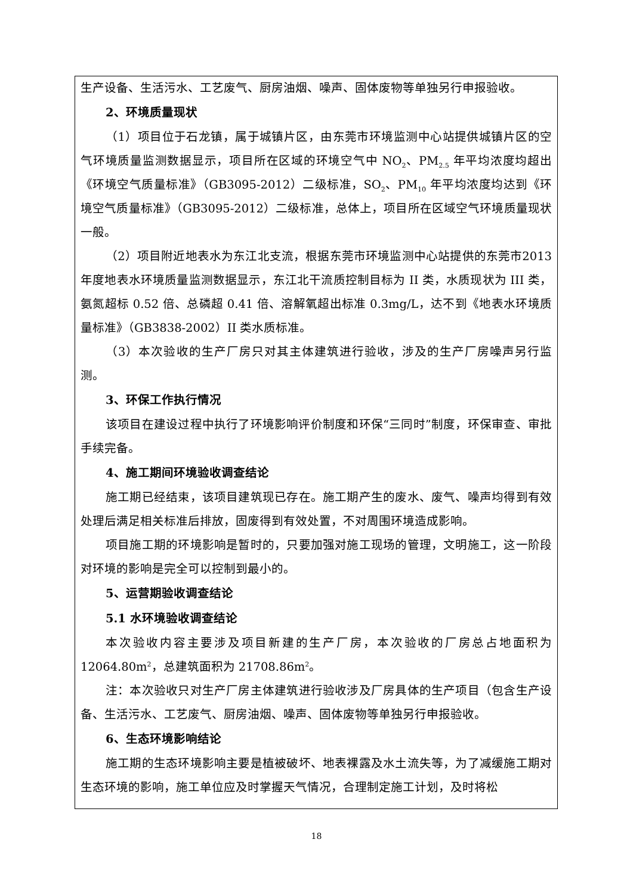生产设备、生活污水、工艺废气、厨房油烟、噪声、固体废物等单独另行申报验收。
2、环境质量现状
（1）项目位于石龙镇，属于城镇片区，由东莞市环境监测中心站提供城镇片区的空气环境质量监测数据显示，项目所在区域的环境空气中 NO<sub>2</sub>、PM<sub>2.5</sub> 年平均浓度均超出《环境空气质量标准》（GB3095-2012）二级标准，SO<sub>2</sub>、PM<sub>10</sub> 年平均浓度均达到《环境空气质量标准》（GB3095-2012）二级标准，总体上，项目所在区域空气环境质量现状一般。
（2）项目附近地表水为东江北支流，根据东莞市环境监测中心站提供的东莞市2013 年度地表水环境质量监测数据显示，东江北干流质控制目标为 II 类，水质现状为 III 类，氨氮超标 0.52 倍、总磷超 0.41 倍、溶解氧超出标准 0.3mg/L，达不到《地表水环境质量标准》（GB3838-2002）II 类水质标准。
（3）本次验收的生产厂房只对其主体建筑进行验收，涉及的生产厂房噪声另行监测。
3、环保工作执行情况
该项目在建设过程中执行了环境影响评价制度和环保“三同时”制度，环保审查、审批手续完备。
4、施工期间环境验收调查结论
施工期已经结束，该项目建筑现已存在。施工期产生的废水、废气、噪声均得到有效处理后满足相关标准后排放，固废得到有效处置，不对周围环境造成影响。
项目施工期的环境影响是暂时的，只要加强对施工现场的管理，文明施工，这一阶段对环境的影响是完全可以控制到最小的。
5、运营期验收调查结论
5.1 水环境验收调查结论
本次验收内容主要涉及项目新建的生产厂房，本次验收的厂房总占地面积为12064.80m<sup>2</sup>，总建筑面积为 21708.86m<sup>2</sup>。
注：本次验收只对生产厂房主体建筑进行验收涉及厂房具体的生产项目（包含生产设备、生活污水、工艺废气、厨房油烟、噪声、固体废物等单独另行申报验收。
6、生态环境影响结论
施工期的生态环境影响主要是植被破坏、地表裸露及水土流失等，为了减缓施工期对生态环境的影响，施工单位应及时掌握天气情况，合理制定施工计划，及时将松
18